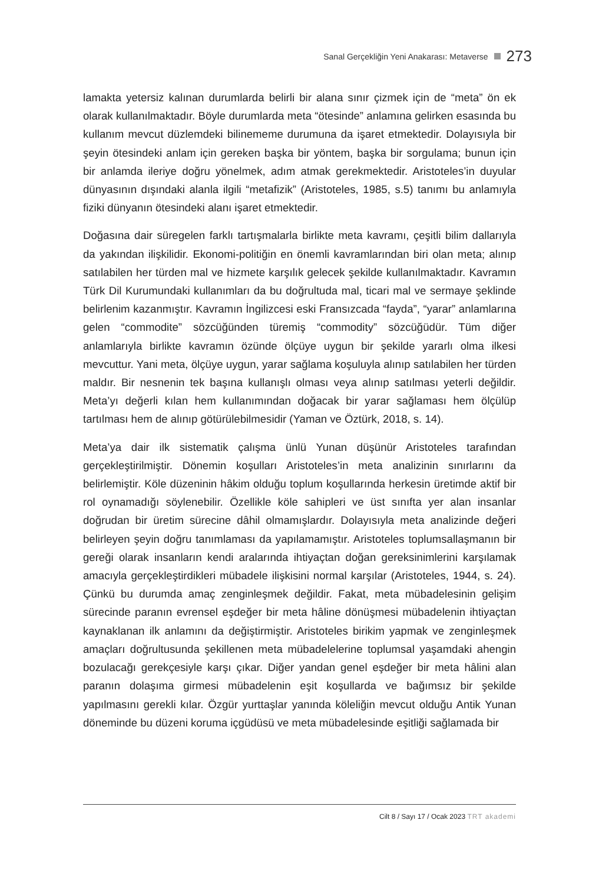Sanal Gerçekliğin Yeni Anakarası: Metaverse 273
lamakta yetersiz kalınan durumlarda belirli bir alana sınır çizmek için de “meta” ön ek olarak kullanılmaktadır. Böyle durumlarda meta “ötesinde” anlamına gelirken esasında bu kullanım mevcut düzlemdeki bilinememe durumuna da işaret etmektedir. Dolayısıyla bir şeyin ötesindeki anlam için gereken başka bir yöntem, başka bir sorgulama; bunun için bir anlamda ileriye doğru yönelmek, adım atmak gerekmektedir. Aristoteles’in duyular dünyasının dışındaki alanla ilgili “metafizik” (Aristoteles, 1985, s.5) tanımı bu anlamıyla fiziki dünyanın ötesindeki alanı işaret etmektedir.
Doğasına dair süregelen farklı tartışmalarla birlikte meta kavramı, çeşitli bilim dallarıyla da yakından ilişkilidir. Ekonomi-politiğin en önemli kavramlarından biri olan meta; alınıp satılabilen her türden mal ve hizmete karşılık gelecek şekilde kullanılmaktadır. Kavramın Türk Dil Kurumundaki kullanımları da bu doğrultuda mal, ticari mal ve sermaye şeklinde belirlenim kazanmıştır. Kavramın İngilizcesi eski Fransızcada “fayda”, “yarar” anlamlarına gelen “commodite” sözcüğünden türemiş “commodity” sözcüğüdür. Tüm diğer anlamlarıyla birlikte kavramın özünde ölçüye uygun bir şekilde yararlı olma ilkesi mevcuttur. Yani meta, ölçüye uygun, yarar sağlama koşuluyla alınıp satılabilen her türden maldır. Bir nesnenin tek başına kullanışlı olması veya alınıp satılması yeterli değildir. Meta’yı değerli kılan hem kullanımından doğacak bir yarar sağlaması hem ölçülüp tartılması hem de alınıp götürülebilmesidir (Yaman ve Öztürk, 2018, s. 14).
Meta’ya dair ilk sistematik çalışma ünlü Yunan düşünür Aristoteles tarafından gerçekleştirilmiştir. Dönemin koşulları Aristoteles’in meta analizinin sınırlarını da belirlemiştir. Köle düzeninin hâkim olduğu toplum koşullarında herkesin üretimde aktif bir rol oynamadığı söylenebilir. Özellikle köle sahipleri ve üst sınıfta yer alan insanlar doğrudan bir üretim sürecine dâhil olmamışlardır. Dolayısıyla meta analizinde değeri belirleyen şeyin doğru tanımlaması da yapılamamıştır. Aristoteles toplumsallaşmanın bir gereği olarak insanların kendi aralarında ihtiyaçtan doğan gereksinimlerini karşılamak amacıyla gerçekleştirdikleri mübadele ilişkisini normal karşılar (Aristoteles, 1944, s. 24). Çünkü bu durumda amaç zenginleşmek değildir. Fakat, meta mübadelesinin gelişim sürecinde paranın evrensel eşdeğer bir meta hâline dönüşmesi mübadelenin ihtiyaçtan kaynaklanan ilk anlamını da değiştirmiştir. Aristoteles birikim yapmak ve zenginleşmek amaçları doğrultusunda şekillenen meta mübadelelerine toplumsal yaşamdaki ahengin bozulacağı gerekçesiyle karşı çıkar. Diğer yandan genel eşdeğer bir meta hâlini alan paranın dolaşıma girmesi mübadelenin eşit koşullarda ve bağımsız bir şekilde yapılmasını gerekli kılar. Özgür yurttaşlar yanında köleliğin mevcut olduğu Antik Yunan döneminde bu düzeni koruma içgüdüsü ve meta mübadelesinde eşitliği sağlamada bir
Cilt 8 / Sayı 17 / Ocak 2023 TRT akademi